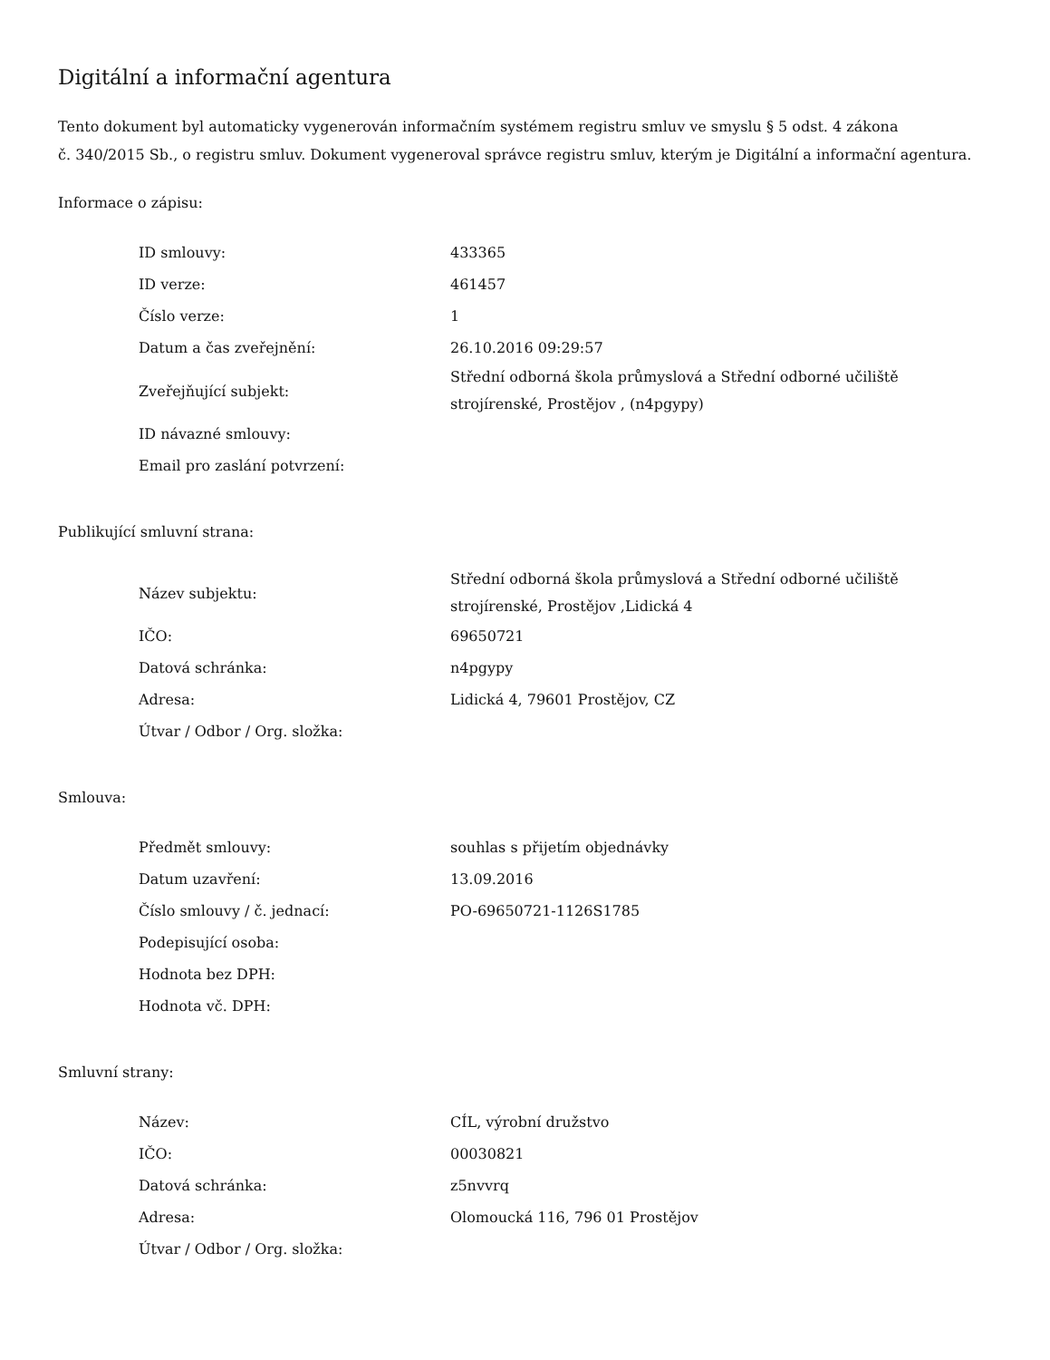Digitální a informační agentura
Tento dokument byl automaticky vygenerován informačním systémem registru smluv ve smyslu § 5 odst. 4 zákona
č. 340/2015 Sb., o registru smluv. Dokument vygeneroval správce registru smluv, kterým je Digitální a informační agentura.
Informace o zápisu:
| ID smlouvy: | 433365 |
| ID verze: | 461457 |
| Číslo verze: | 1 |
| Datum a čas zveřejnění: | 26.10.2016 09:29:57 |
| Zveřejňující subjekt: | Střední odborná škola průmyslová a Střední odborné učiliště strojírenské, Prostějov , (n4pgypy) |
| ID návazné smlouvy: | |
| Email pro zaslání potvrzení: | |
Publikující smluvní strana:
| Název subjektu: | Střední odborná škola průmyslová a Střední odborné učiliště strojírenské, Prostějov ,Lidická 4 |
| IČO: | 69650721 |
| Datová schránka: | n4pgypy |
| Adresa: | Lidická 4, 79601 Prostějov, CZ |
| Útvar / Odbor / Org. složka: | |
Smlouva:
| Předmět smlouvy: | souhlas s přijetím objednávky |
| Datum uzavření: | 13.09.2016 |
| Číslo smlouvy / č. jednací: | PO-69650721-1126S1785 |
| Podepisující osoba: | |
| Hodnota bez DPH: | |
| Hodnota vč. DPH: | |
Smluvní strany:
| Název: | CÍL, výrobní družstvo |
| IČO: | 00030821 |
| Datová schránka: | z5nvvrq |
| Adresa: | Olomoucká 116, 796 01 Prostějov |
| Útvar / Odbor / Org. složka: | |